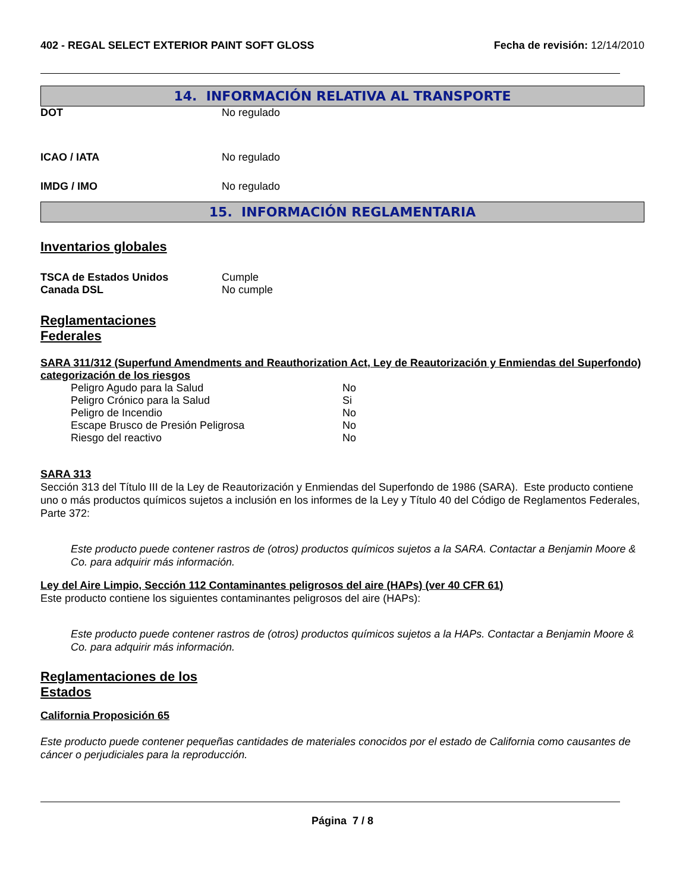402 - REGAL SELECT EXTERIOR PAINT SOFT GLOSS Fecha de revisión: 12/14/2010
14. INFORMACIÓN RELATIVA AL TRANSPORTE
| DOT | No regulado |
| ICAO / IATA | No regulado |
| IMDG / IMO | No regulado |
15. INFORMACIÓN REGLAMENTARIA
Inventarios globales
| TSCA de Estados Unidos | Cumple |
| Canada DSL | No cumple |
Reglamentaciones
Federales
SARA 311/312 (Superfund Amendments and Reauthorization Act, Ley de Reautorización y Enmiendas del Superfondo) categorización de los riesgos
| Peligro Agudo para la Salud | No |
| Peligro Crónico para la Salud | Si |
| Peligro de Incendio | No |
| Escape Brusco de Presión Peligrosa | No |
| Riesgo del reactivo | No |
SARA 313
Sección 313 del Título III de la Ley de Reautorización y Enmiendas del Superfondo de 1986 (SARA). Este producto contiene uno o más productos químicos sujetos a inclusión en los informes de la Ley y Título 40 del Código de Reglamentos Federales, Parte 372:
Este producto puede contener rastros de (otros) productos químicos sujetos a la SARA. Contactar a Benjamin Moore & Co. para adquirir más información.
Ley del Aire Limpio, Sección 112 Contaminantes peligrosos del aire (HAPs) (ver 40 CFR 61)
Este producto contiene los siguientes contaminantes peligrosos del aire (HAPs):
Este producto puede contener rastros de (otros) productos químicos sujetos a la HAPs. Contactar a Benjamin Moore & Co. para adquirir más información.
Reglamentaciones de los
Estados
California Proposición 65
Este producto puede contener pequeñas cantidades de materiales conocidos por el estado de California como causantes de cáncer o perjudiciales para la reproducción.
Página 7 / 8